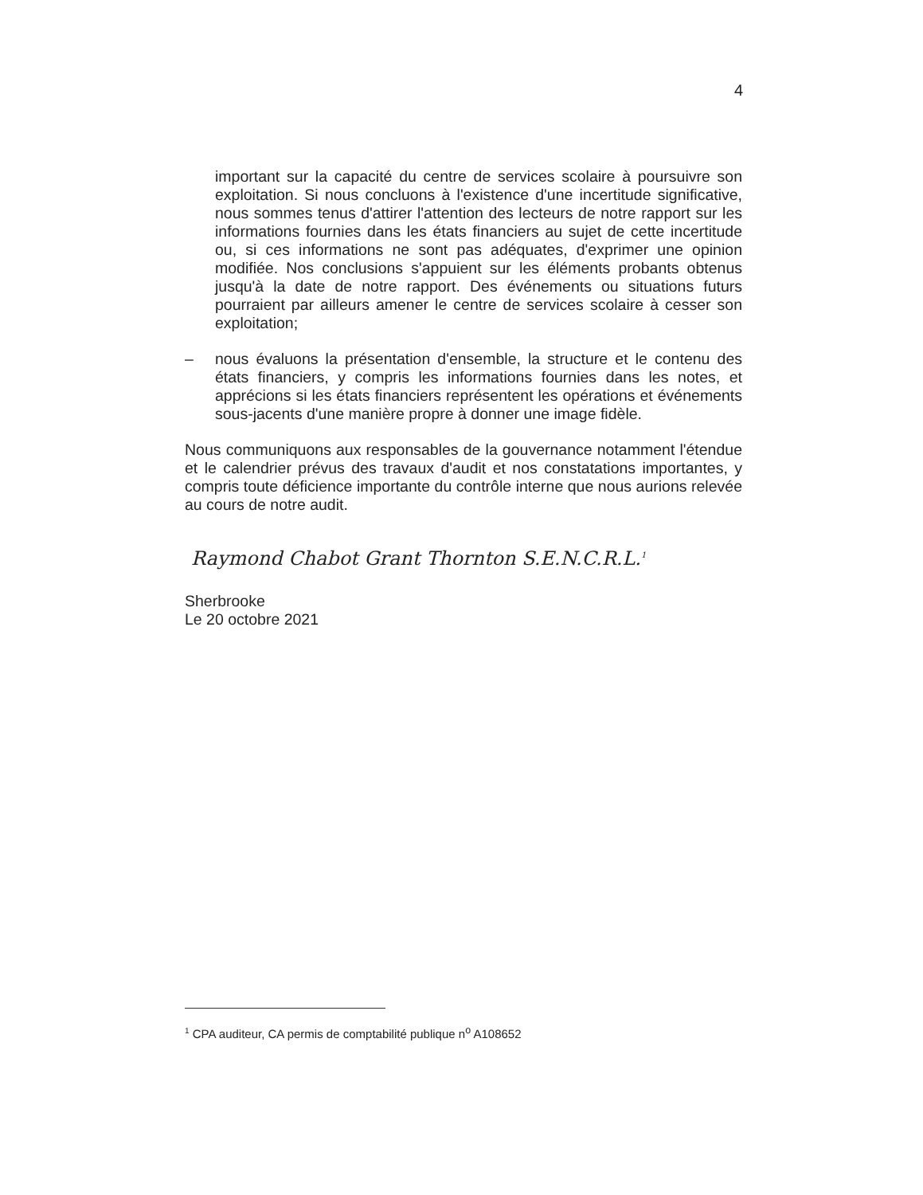4
important sur la capacité du centre de services scolaire à poursuivre son exploitation. Si nous concluons à l'existence d'une incertitude significative, nous sommes tenus d'attirer l'attention des lecteurs de notre rapport sur les informations fournies dans les états financiers au sujet de cette incertitude ou, si ces informations ne sont pas adéquates, d'exprimer une opinion modifiée. Nos conclusions s'appuient sur les éléments probants obtenus jusqu'à la date de notre rapport. Des événements ou situations futurs pourraient par ailleurs amener le centre de services scolaire à cesser son exploitation;
– nous évaluons la présentation d'ensemble, la structure et le contenu des états financiers, y compris les informations fournies dans les notes, et apprécions si les états financiers représentent les opérations et événements sous-jacents d'une manière propre à donner une image fidèle.
Nous communiquons aux responsables de la gouvernance notamment l'étendue et le calendrier prévus des travaux d'audit et nos constatations importantes, y compris toute déficience importante du contrôle interne que nous aurions relevée au cours de notre audit.
Raymond Chabot Grant Thornton S.E.N.C.R.L.<sup>1</sup>
Sherbrooke
Le 20 octobre 2021
<sup>1</sup> CPA auditeur, CA permis de comptabilité publique n<sup>o</sup> A108652